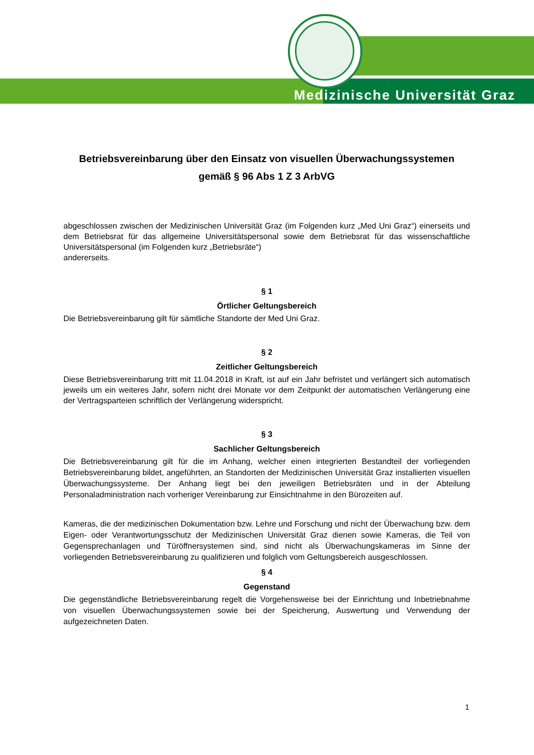Medizinische Universität Graz
Betriebsvereinbarung über den Einsatz von visuellen Überwachungssystemen gemäß § 96 Abs 1 Z 3 ArbVG
abgeschlossen zwischen der Medizinischen Universität Graz (im Folgenden kurz „Med Uni Graz“) einerseits und dem Betriebsrat für das allgemeine Universitätspersonal sowie dem Betriebsrat für das wissenschaftliche Universitätspersonal (im Folgenden kurz „Betriebsräte“)
andererseits.
§ 1
Örtlicher Geltungsbereich
Die Betriebsvereinbarung gilt für sämtliche Standorte der Med Uni Graz.
§ 2
Zeitlicher Geltungsbereich
Diese Betriebsvereinbarung tritt mit 11.04.2018 in Kraft, ist auf ein Jahr befristet und verlängert sich automatisch jeweils um ein weiteres Jahr, sofern nicht drei Monate vor dem Zeitpunkt der automatischen Verlängerung eine der Vertragsparteien schriftlich der Verlängerung widerspricht.
§ 3
Sachlicher Geltungsbereich
Die Betriebsvereinbarung gilt für die im Anhang, welcher einen integrierten Bestandteil der vorliegenden Betriebsvereinbarung bildet, angeführten, an Standorten der Medizinischen Universität Graz installierten visuellen Überwachungssysteme. Der Anhang liegt bei den jeweiligen Betriebsräten und in der Abteilung Personaladministration nach vorheriger Vereinbarung zur Einsichtnahme in den Bürozeiten auf.
Kameras, die der medizinischen Dokumentation bzw. Lehre und Forschung und nicht der Überwachung bzw. dem Eigen- oder Verantwortungsschutz der Medizinischen Universität Graz dienen sowie Kameras, die Teil von Gegensprechanlagen und Türöffnersystemen sind, sind nicht als Überwachungskameras im Sinne der vorliegenden Betriebsvereinbarung zu qualifizieren und folglich vom Geltungsbereich ausgeschlossen.
§ 4
Gegenstand
Die gegenständliche Betriebsvereinbarung regelt die Vorgehensweise bei der Einrichtung und Inbetriebnahme von visuellen Überwachungssystemen sowie bei der Speicherung, Auswertung und Verwendung der aufgezeichneten Daten.
1